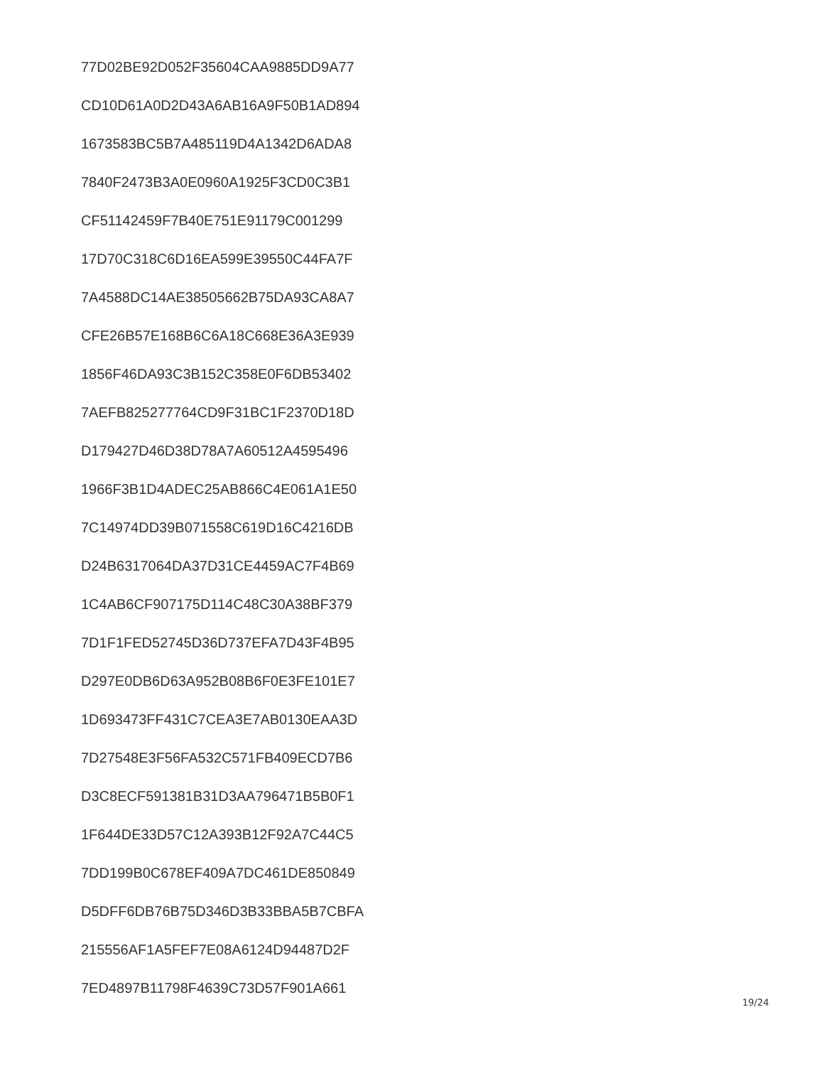77D02BE92D052F35604CAA9885DD9A77
CD10D61A0D2D43A6AB16A9F50B1AD894
1673583BC5B7A485119D4A1342D6ADA8
7840F2473B3A0E0960A1925F3CD0C3B1
CF51142459F7B40E751E91179C001299
17D70C318C6D16EA599E39550C44FA7F
7A4588DC14AE38505662B75DA93CA8A7
CFE26B57E168B6C6A18C668E36A3E939
1856F46DA93C3B152C358E0F6DB53402
7AEFB825277764CD9F31BC1F2370D18D
D179427D46D38D78A7A60512A4595496
1966F3B1D4ADEC25AB866C4E061A1E50
7C14974DD39B071558C619D16C4216DB
D24B6317064DA37D31CE4459AC7F4B69
1C4AB6CF907175D114C48C30A38BF379
7D1F1FED52745D36D737EFA7D43F4B95
D297E0DB6D63A952B08B6F0E3FE101E7
1D693473FF431C7CEA3E7AB0130EAA3D
7D27548E3F56FA532C571FB409ECD7B6
D3C8ECF591381B31D3AA796471B5B0F1
1F644DE33D57C12A393B12F92A7C44C5
7DD199B0C678EF409A7DC461DE850849
D5DFF6DB76B75D346D3B33BBA5B7CBFA
215556AF1A5FEF7E08A6124D94487D2F
7ED4897B11798F4639C73D57F901A661
19/24